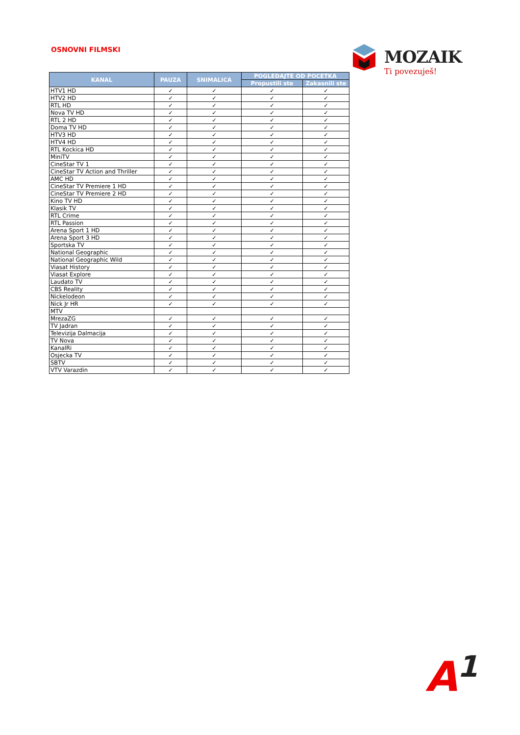OSNOVNI FILMSKI
MOZAIK
Ti povezuješ!
| KANAL | PAUZA | SNIMALICA | POGLEDAJTE OD POCETKA | |
| --- | --- | --- | --- | --- |
| | | | Propustili ste | Zakasnili ste |
| HTV1 HD | ✓ | ✓ | ✓ | ✓ |
| HTV2 HD | ✓ | ✓ | ✓ | ✓ |
| RTL HD | ✓ | ✓ | ✓ | ✓ |
| Nova TV HD | ✓ | ✓ | ✓ | ✓ |
| RTL 2 HD | ✓ | ✓ | ✓ | ✓ |
| Doma TV HD | ✓ | ✓ | ✓ | ✓ |
| HTV3 HD | ✓ | ✓ | ✓ | ✓ |
| HTV4 HD | ✓ | ✓ | ✓ | ✓ |
| RTL Kockica HD | ✓ | ✓ | ✓ | ✓ |
| MiniTV | ✓ | ✓ | ✓ | ✓ |
| CineStar TV 1 | ✓ | ✓ | ✓ | ✓ |
| CineStar TV Action and Thriller | ✓ | ✓ | ✓ | ✓ |
| AMC HD | ✓ | ✓ | ✓ | ✓ |
| CineStar TV Premiere 1 HD | ✓ | ✓ | ✓ | ✓ |
| CineStar TV Premiere 2 HD | ✓ | ✓ | ✓ | ✓ |
| Kino TV HD | ✓ | ✓ | ✓ | ✓ |
| Klasik TV | ✓ | ✓ | ✓ | ✓ |
| RTL Crime | ✓ | ✓ | ✓ | ✓ |
| RTL Passion | ✓ | ✓ | ✓ | ✓ |
| Arena Sport 1 HD | ✓ | ✓ | ✓ | ✓ |
| Arena Sport 3 HD | ✓ | ✓ | ✓ | ✓ |
| Sportska TV | ✓ | ✓ | ✓ | ✓ |
| National Geographic | ✓ | ✓ | ✓ | ✓ |
| National Geographic Wild | ✓ | ✓ | ✓ | ✓ |
| Viasat History | ✓ | ✓ | ✓ | ✓ |
| Viasat Explore | ✓ | ✓ | ✓ | ✓ |
| Laudato TV | ✓ | ✓ | ✓ | ✓ |
| CBS Reality | ✓ | ✓ | ✓ | ✓ |
| Nickelodeon | ✓ | ✓ | ✓ | ✓ |
| Nick Jr HR | ✓ | ✓ | ✓ | ✓ |
| MTV | | | | |
| MrezaZG | ✓ | ✓ | ✓ | ✓ |
| TV Jadran | ✓ | ✓ | ✓ | ✓ |
| Televizija Dalmacija | ✓ | ✓ | ✓ | ✓ |
| TV Nova | ✓ | ✓ | ✓ | ✓ |
| KanalRi | ✓ | ✓ | ✓ | ✓ |
| Osjecka TV | ✓ | ✓ | ✓ | ✓ |
| SBTV | ✓ | ✓ | ✓ | ✓ |
| VTV Varazdin | ✓ | ✓ | ✓ | ✓ |
A<sup>1</sup>